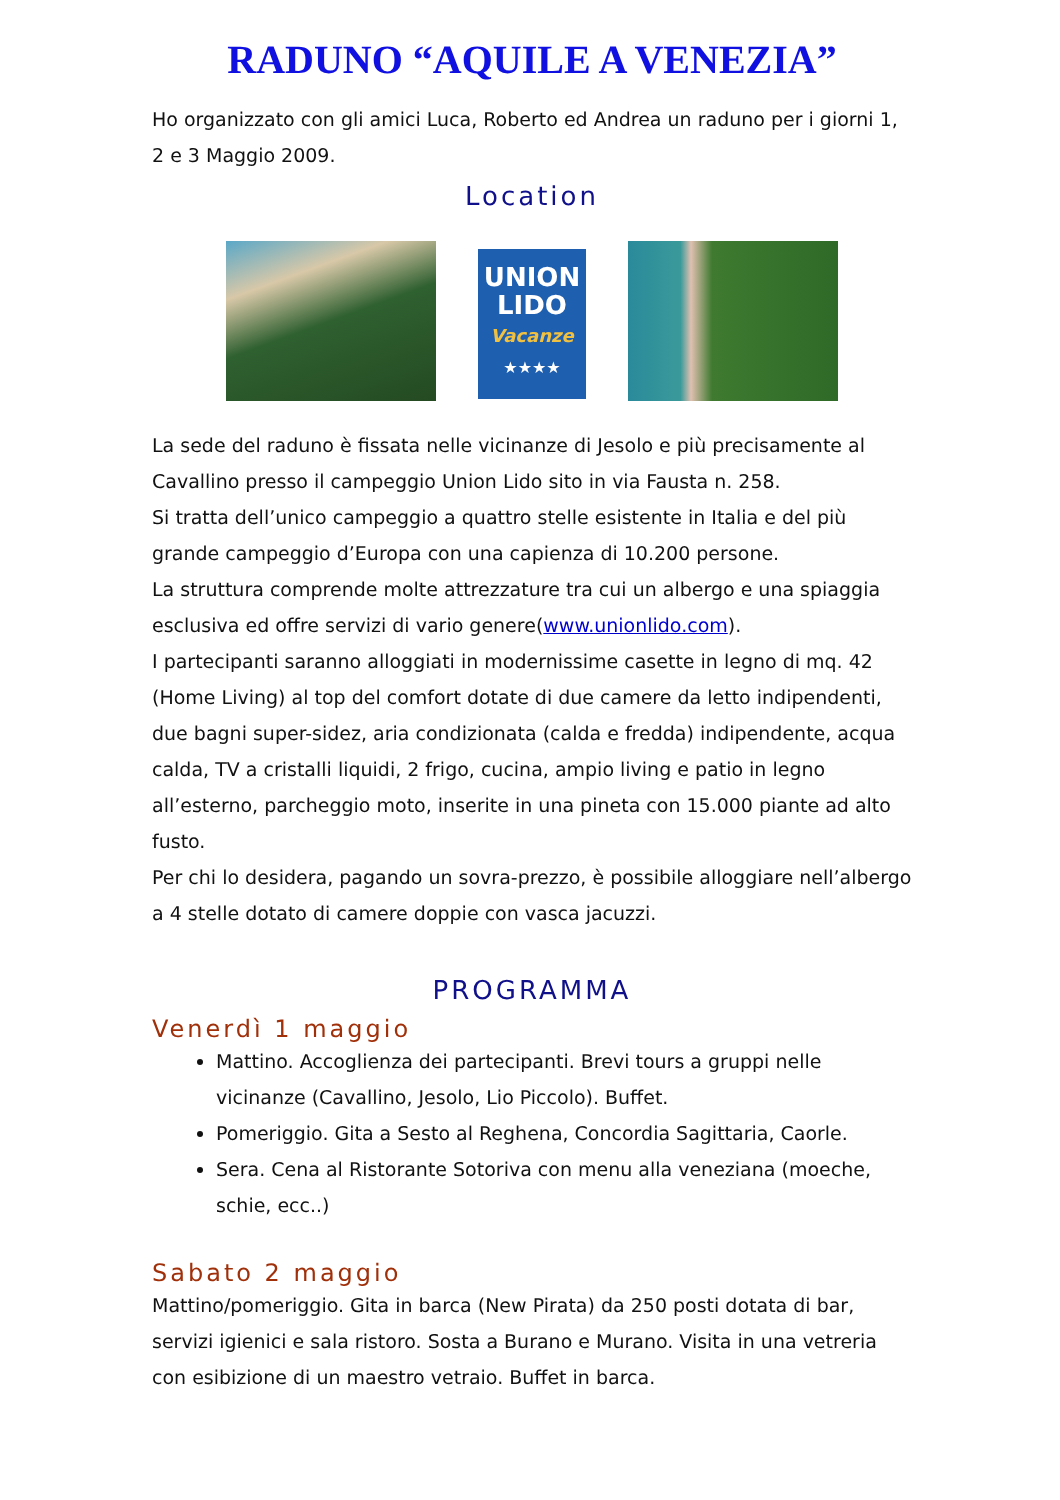RADUNO “AQUILE A VENEZIA”
Ho organizzato con gli amici Luca, Roberto ed Andrea un raduno per i giorni 1, 2 e 3 Maggio 2009.
Location
UNION
LIDO
Vacanze
★★★★
La sede del raduno è fissata nelle vicinanze di Jesolo e più precisamente al Cavallino presso il campeggio Union Lido sito in via Fausta n. 258.
Si tratta dell’unico campeggio a quattro stelle esistente in Italia e del più grande campeggio d’Europa con una capienza di 10.200 persone.
La struttura comprende molte attrezzature tra cui un albergo e una spiaggia esclusiva ed offre servizi di vario genere(www.unionlido.com).
I partecipanti saranno alloggiati in modernissime casette in legno di mq. 42 (Home Living) al top del comfort dotate di due camere da letto indipendenti, due bagni super-sidez, aria condizionata (calda e fredda) indipendente, acqua calda, TV a cristalli liquidi, 2 frigo, cucina, ampio living e patio in legno all’esterno, parcheggio moto, inserite in una pineta con 15.000 piante ad alto fusto.
Per chi lo desidera, pagando un sovra-prezzo, è possibile alloggiare nell’albergo a 4 stelle dotato di camere doppie con vasca jacuzzi.
PROGRAMMA
Venerdì 1 maggio
Mattino. Accoglienza dei partecipanti. Brevi tours a gruppi nelle vicinanze (Cavallino, Jesolo, Lio Piccolo). Buffet.
Pomeriggio. Gita a Sesto al Reghena, Concordia Sagittaria, Caorle.
Sera. Cena al Ristorante Sotoriva con menu alla veneziana (moeche, schie, ecc..)
Sabato 2 maggio
Mattino/pomeriggio. Gita in barca (New Pirata) da 250 posti dotata di bar, servizi igienici e sala ristoro. Sosta a Burano e Murano. Visita in una vetreria con esibizione di un maestro vetraio. Buffet in barca.